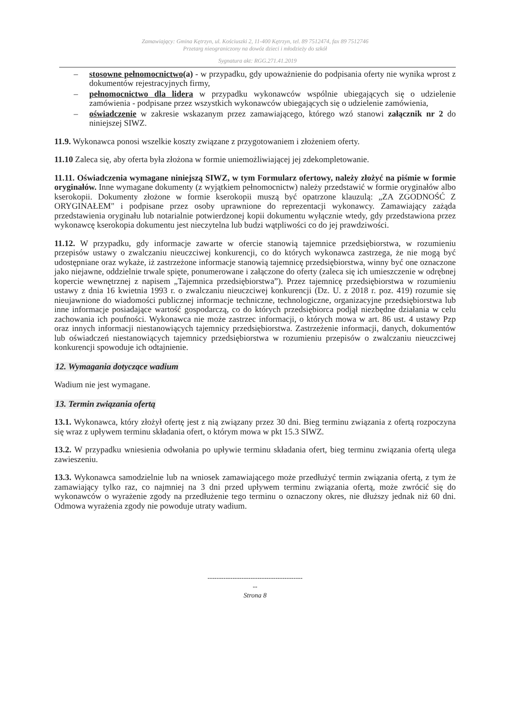Zamawiający: Gmina Kętrzyn, ul. Kościuszki 2, 11-400 Kętrzyn, tel. 89 7512474, fax 89 7512746
Przetarg nieograniczony na dowóz dzieci i młodzieży do szkół
Sygnatura akt: RGG.271.41.2019
– stosowne pełnomocnictwo(a) - w przypadku, gdy upoważnienie do podpisania oferty nie wynika wprost z dokumentów rejestracyjnych firmy,
– pełnomocnictwo dla lidera w przypadku wykonawców wspólnie ubiegających się o udzielenie zamówienia - podpisane przez wszystkich wykonawców ubiegających się o udzielenie zamówienia,
– oświadczenie w zakresie wskazanym przez zamawiającego, którego wzó stanowi załącznik nr 2 do niniejszej SIWZ.
11.9. Wykonawca ponosi wszelkie koszty związane z przygotowaniem i złożeniem oferty.
11.10 Zaleca się, aby oferta była złożona w formie uniemożliwiającej jej zdekompletowanie.
11.11. Oświadczenia wymagane niniejszą SIWZ, w tym Formularz ofertowy, należy złożyć na piśmie w formie oryginałów. Inne wymagane dokumenty (z wyjątkiem pełnomocnictw) należy przedstawić w formie oryginałów albo kserokopii. Dokumenty złożone w formie kserokopii muszą być opatrzone klauzulą: „ZA ZGODNOŚĆ Z ORYGINAŁEM" i podpisane przez osoby uprawnione do reprezentacji wykonawcy. Zamawiający zażąda przedstawienia oryginału lub notarialnie potwierdzonej kopii dokumentu wyłącznie wtedy, gdy przedstawiona przez wykonawcę kserokopia dokumentu jest nieczytelna lub budzi wątpliwości co do jej prawdziwości.
11.12. W przypadku, gdy informacje zawarte w ofercie stanowią tajemnice przedsiębiorstwa, w rozumieniu przepisów ustawy o zwalczaniu nieuczciwej konkurencji, co do których wykonawca zastrzega, że nie mogą być udostępniane oraz wykaże, iż zastrzeżone informacje stanowią tajemnicę przedsiębiorstwa, winny być one oznaczone jako niejawne, oddzielnie trwale spięte, ponumerowane i załączone do oferty (zaleca się ich umieszczenie w odrębnej kopercie wewnętrznej z napisem „Tajemnica przedsiębiorstwa”). Przez tajemnicę przedsiębiorstwa w rozumieniu ustawy z dnia 16 kwietnia 1993 r. o zwalczaniu nieuczciwej konkurencji (Dz. U. z 2018 r. poz. 419) rozumie się nieujawnione do wiadomości publicznej informacje techniczne, technologiczne, organizacyjne przedsiębiorstwa lub inne informacje posiadające wartość gospodarczą, co do których przedsiębiorca podjął niezbędne działania w celu zachowania ich poufności. Wykonawca nie może zastrzec informacji, o których mowa w art. 86 ust. 4 ustawy Pzp oraz innych informacji niestanowiących tajemnicy przedsiębiorstwa. Zastrzeżenie informacji, danych, dokumentów lub oświadczeń niestanowiących tajemnicy przedsiębiorstwa w rozumieniu przepisów o zwalczaniu nieuczciwej konkurencji spowoduje ich odtajnienie.
12. Wymagania dotyczące wadium
Wadium nie jest wymagane.
13. Termin związania ofertą
13.1. Wykonawca, który złożył ofertę jest z nią związany przez 30 dni. Bieg terminu związania z ofertą rozpoczyna się wraz z upływem terminu składania ofert, o którym mowa w pkt 15.3 SIWZ.
13.2. W przypadku wniesienia odwołania po upływie terminu składania ofert, bieg terminu związania ofertą ulega zawieszeniu.
13.3. Wykonawca samodzielnie lub na wniosek zamawiającego może przedłużyć termin związania ofertą, z tym że zamawiający tylko raz, co najmniej na 3 dni przed upływem terminu związania ofertą, może zwrócić się do wykonawców o wyrażenie zgody na przedłużenie tego terminu o oznaczony okres, nie dłuższy jednak niż 60 dni. Odmowa wyrażenia zgody nie powoduje utraty wadium.
------------------------------------------
--
Strona 8